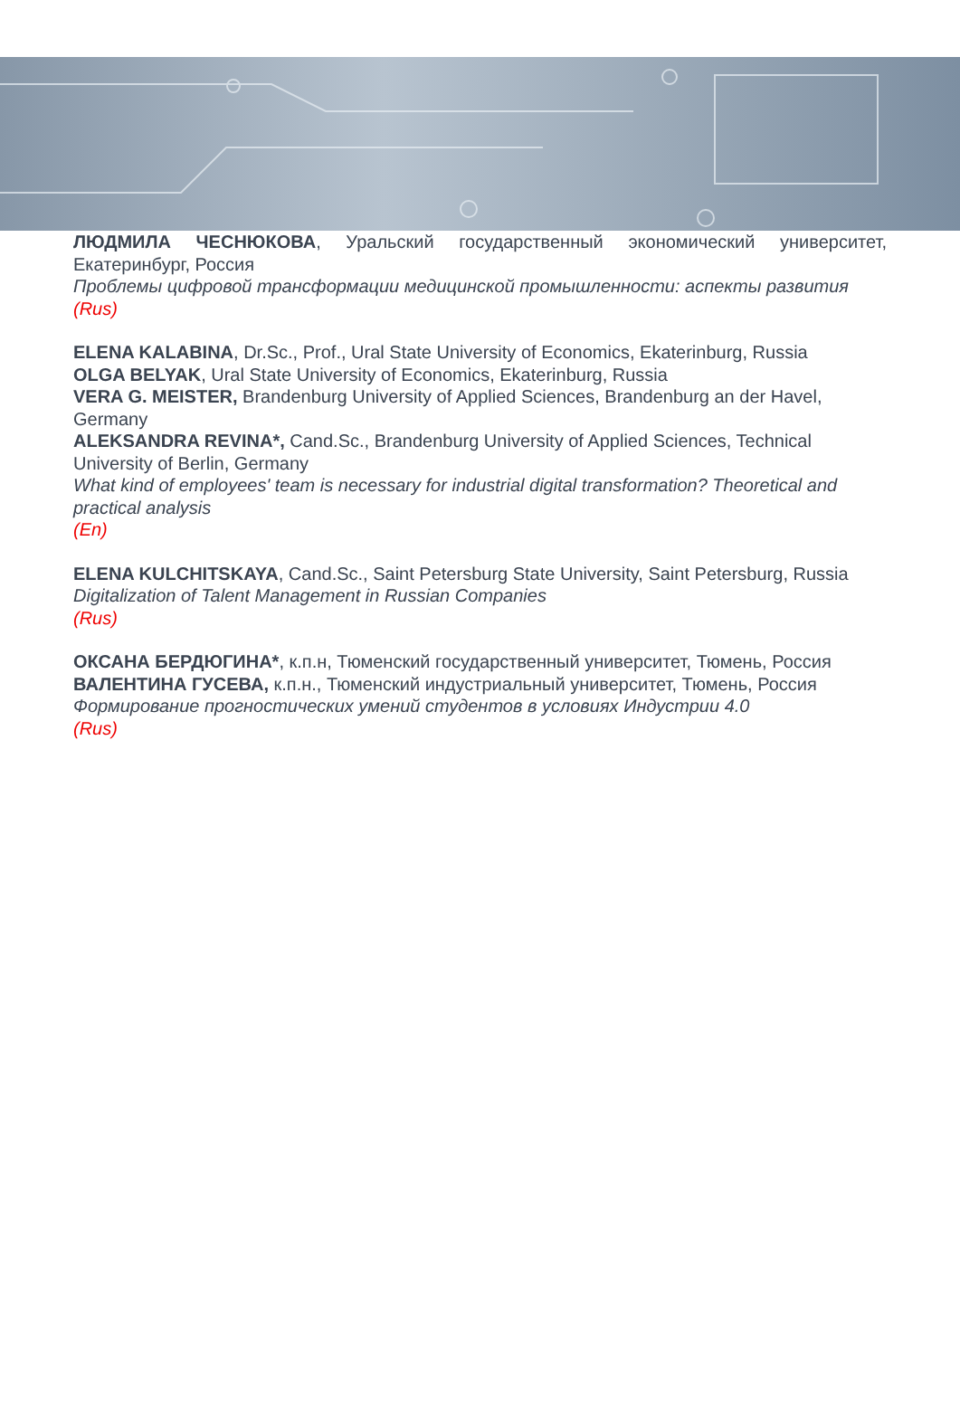ЛЮДМИЛА ЧЕСНЮКОВА, Уральский государственный экономический университет, Екатеринбург, Россия
Проблемы цифровой трансформации медицинской промышленности: аспекты развития
(Rus)
ELENA KALABINA, Dr.Sc., Prof., Ural State University of Economics, Ekaterinburg, Russia
OLGA BELYAK, Ural State University of Economics, Ekaterinburg, Russia
VERA G. MEISTER, Brandenburg University of Applied Sciences, Brandenburg an der Havel, Germany
ALEKSANDRA REVINA*, Cand.Sc., Brandenburg University of Applied Sciences, Technical University of Berlin, Germany
What kind of employees' team is necessary for industrial digital transformation? Theoretical and practical analysis
(En)
ELENA KULCHITSKAYA, Cand.Sc., Saint Petersburg State University, Saint Petersburg, Russia
Digitalization of Talent Management in Russian Companies
(Rus)
ОКСАНА БЕРДЮГИНА*, к.п.н, Тюменский государственный университет, Тюмень, Россия
ВАЛЕНТИНА ГУСЕВА, к.п.н., Тюменский индустриальный университет, Тюмень, Россия
Формирование прогностических умений студентов в условиях Индустрии 4.0
(Rus)